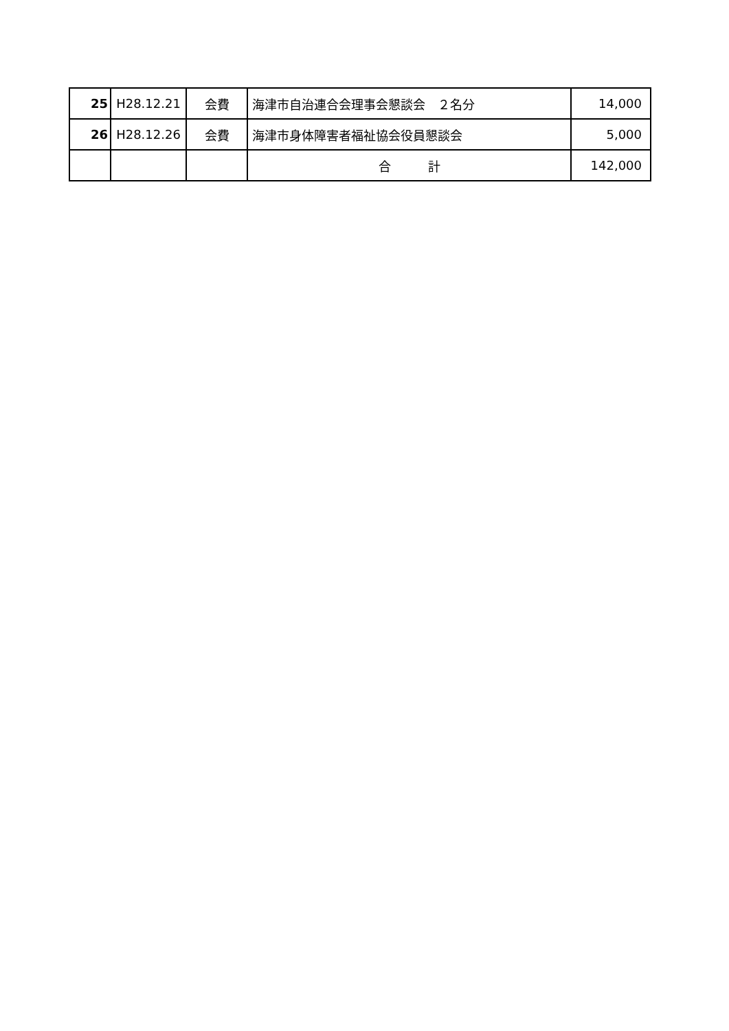| 25 | H28.12.21 | 会費 | 海津市自治連合会理事会懇談会 ２名分 | 14,000 |
| 26 | H28.12.26 | 会費 | 海津市身体障害者福祉協会役員懇談会 | 5,000 |
| | | | 合 計 | 142,000 |